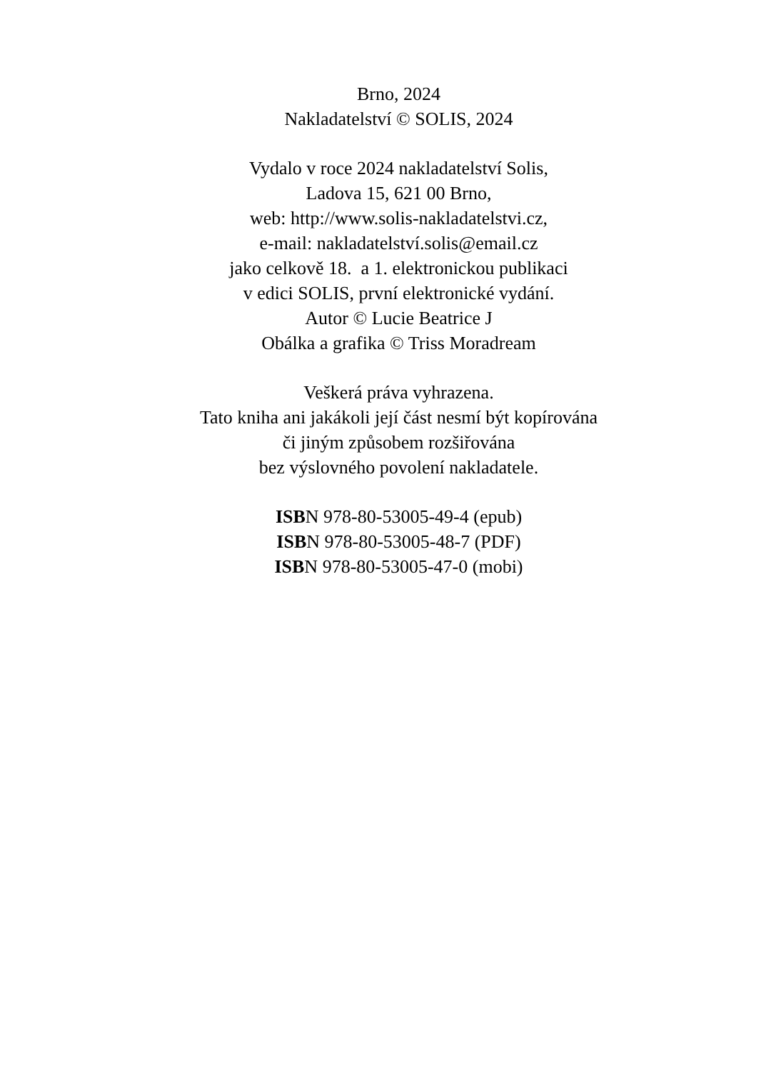Brno, 2024
Nakladatelství © SOLIS, 2024
Vydalo v roce 2024 nakladatelství Solis,
Ladova 15, 621 00 Brno,
web: http://www.solis-nakladatelstvi.cz,
e-mail: nakladatelství.solis@email.cz
jako celkově 18. a 1. elektronickou publikaci
v edici SOLIS, první elektronické vydání.
Autor © Lucie Beatrice J
Obálka a grafika © Triss Moradream
Veškerá práva vyhrazena.
Tato kniha ani jakákoli její část nesmí být kopírována
či jiným způsobem rozšiřována
bez výslovného povolení nakladatele.
ISBN 978-80-53005-49-4 (epub)
ISBN 978-80-53005-48-7 (PDF)
ISBN 978-80-53005-47-0 (mobi)